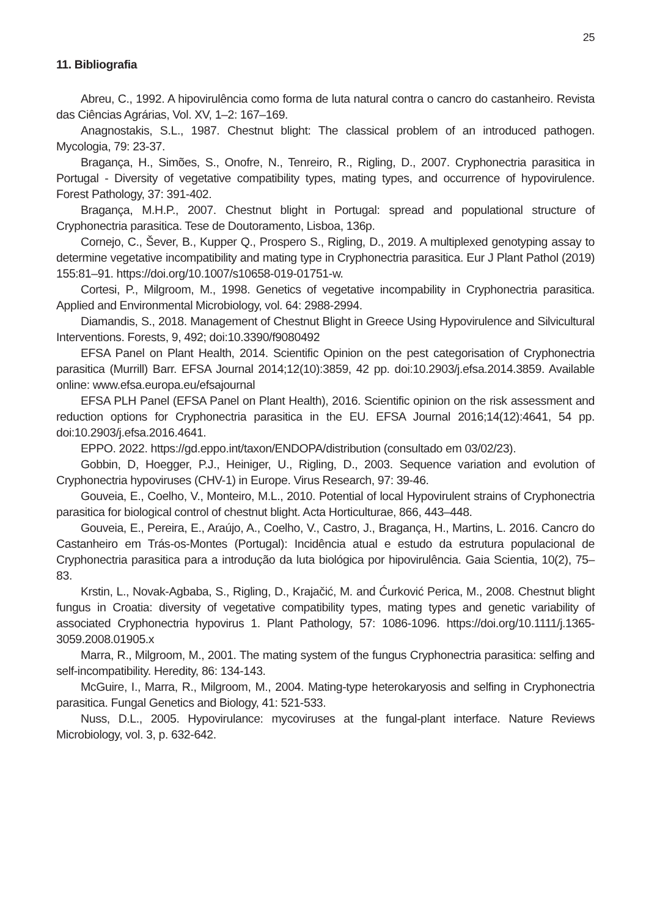25
11. Bibliografia
Abreu, C., 1992. A hipovirulência como forma de luta natural contra o cancro do castanheiro. Revista das Ciências Agrárias, Vol. XV, 1–2: 167–169.
Anagnostakis, S.L., 1987. Chestnut blight: The classical problem of an introduced pathogen. Mycologia, 79: 23-37.
Bragança, H., Simões, S., Onofre, N., Tenreiro, R., Rigling, D., 2007. Cryphonectria parasitica in Portugal - Diversity of vegetative compatibility types, mating types, and occurrence of hypovirulence. Forest Pathology, 37: 391-402.
Bragança, M.H.P., 2007. Chestnut blight in Portugal: spread and populational structure of Cryphonectria parasitica. Tese de Doutoramento, Lisboa, 136p.
Cornejo, C., Šever, B., Kupper Q., Prospero S., Rigling, D., 2019. A multiplexed genotyping assay to determine vegetative incompatibility and mating type in Cryphonectria parasitica. Eur J Plant Pathol (2019) 155:81–91. https://doi.org/10.1007/s10658-019-01751-w.
Cortesi, P., Milgroom, M., 1998. Genetics of vegetative incompability in Cryphonectria parasitica. Applied and Environmental Microbiology, vol. 64: 2988-2994.
Diamandis, S., 2018. Management of Chestnut Blight in Greece Using Hypovirulence and Silvicultural Interventions. Forests, 9, 492; doi:10.3390/f9080492
EFSA Panel on Plant Health, 2014. Scientific Opinion on the pest categorisation of Cryphonectria parasitica (Murrill) Barr. EFSA Journal 2014;12(10):3859, 42 pp. doi:10.2903/j.efsa.2014.3859. Available online: www.efsa.europa.eu/efsajournal
EFSA PLH Panel (EFSA Panel on Plant Health), 2016. Scientific opinion on the risk assessment and reduction options for Cryphonectria parasitica in the EU. EFSA Journal 2016;14(12):4641, 54 pp. doi:10.2903/j.efsa.2016.4641.
EPPO. 2022. https://gd.eppo.int/taxon/ENDOPA/distribution (consultado em 03/02/23).
Gobbin, D, Hoegger, P.J., Heiniger, U., Rigling, D., 2003. Sequence variation and evolution of Cryphonectria hypoviruses (CHV-1) in Europe. Virus Research, 97: 39-46.
Gouveia, E., Coelho, V., Monteiro, M.L., 2010. Potential of local Hypovirulent strains of Cryphonectria parasitica for biological control of chestnut blight. Acta Horticulturae, 866, 443–448.
Gouveia, E., Pereira, E., Araújo, A., Coelho, V., Castro, J., Bragança, H., Martins, L. 2016. Cancro do Castanheiro em Trás-os-Montes (Portugal): Incidência atual e estudo da estrutura populacional de Cryphonectria parasitica para a introdução da luta biológica por hipovirulência. Gaia Scientia, 10(2), 75–83.
Krstin, L., Novak-Agbaba, S., Rigling, D., Krajačić, M. and Ćurković Perica, M., 2008. Chestnut blight fungus in Croatia: diversity of vegetative compatibility types, mating types and genetic variability of associated Cryphonectria hypovirus 1. Plant Pathology, 57: 1086-1096. https://doi.org/10.1111/j.1365-3059.2008.01905.x
Marra, R., Milgroom, M., 2001. The mating system of the fungus Cryphonectria parasitica: selfing and self-incompatibility. Heredity, 86: 134-143.
McGuire, I., Marra, R., Milgroom, M., 2004. Mating-type heterokaryosis and selfing in Cryphonectria parasitica. Fungal Genetics and Biology, 41: 521-533.
Nuss, D.L., 2005. Hypovirulance: mycoviruses at the fungal-plant interface. Nature Reviews Microbiology, vol. 3, p. 632-642.